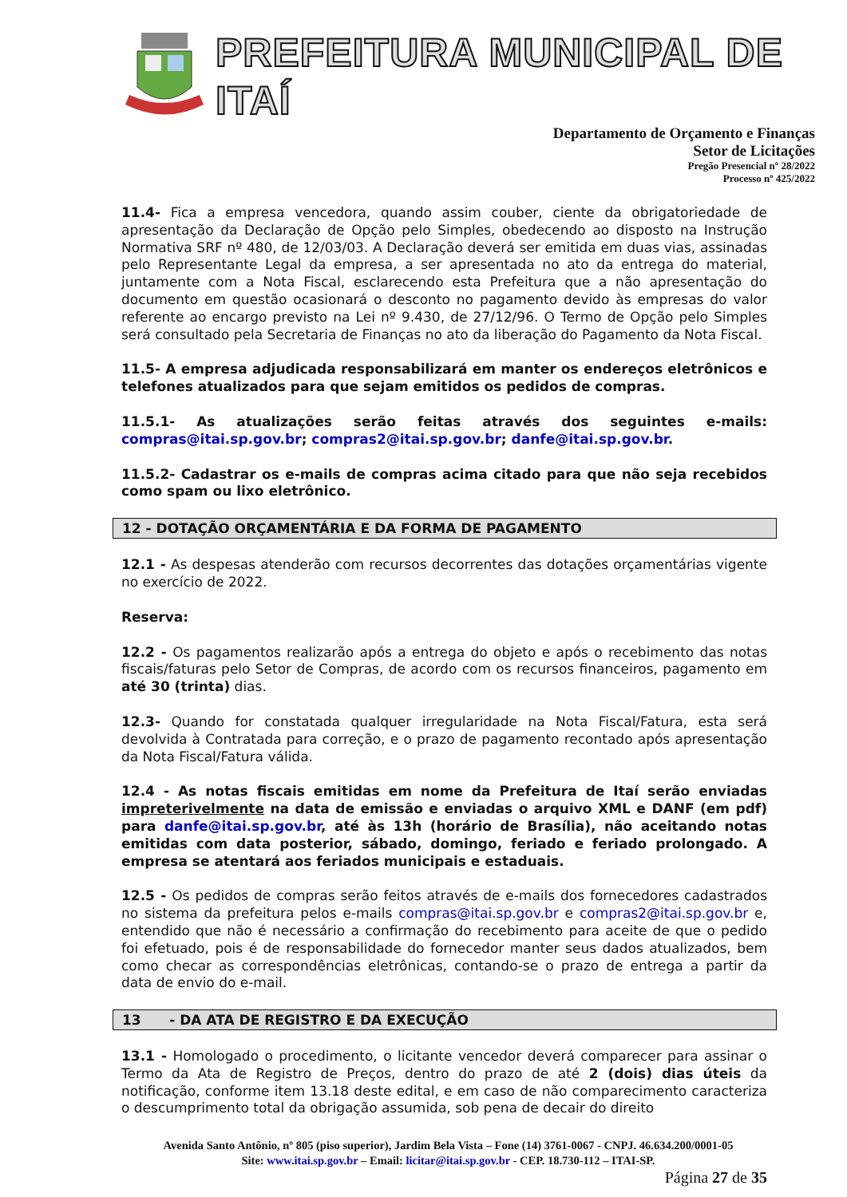PREFEITURA MUNICIPAL DE ITAÍ
Departamento de Orçamento e Finanças
Setor de Licitações
Pregão Presencial nº 28/2022
Processo nº 425/2022
11.4- Fica a empresa vencedora, quando assim couber, ciente da obrigatoriedade de apresentação da Declaração de Opção pelo Simples, obedecendo ao disposto na Instrução Normativa SRF nº 480, de 12/03/03. A Declaração deverá ser emitida em duas vias, assinadas pelo Representante Legal da empresa, a ser apresentada no ato da entrega do material, juntamente com a Nota Fiscal, esclarecendo esta Prefeitura que a não apresentação do documento em questão ocasionará o desconto no pagamento devido às empresas do valor referente ao encargo previsto na Lei nº 9.430, de 27/12/96. O Termo de Opção pelo Simples será consultado pela Secretaria de Finanças no ato da liberação do Pagamento da Nota Fiscal.
11.5- A empresa adjudicada responsabilizará em manter os endereços eletrônicos e telefones atualizados para que sejam emitidos os pedidos de compras.
11.5.1- As atualizações serão feitas através dos seguintes e-mails: compras@itai.sp.gov.br; compras2@itai.sp.gov.br; danfe@itai.sp.gov.br.
11.5.2- Cadastrar os e-mails de compras acima citado para que não seja recebidos como spam ou lixo eletrônico.
12 - DOTAÇÃO ORÇAMENTÁRIA E DA FORMA DE PAGAMENTO
12.1 - As despesas atenderão com recursos decorrentes das dotações orçamentárias vigente no exercício de 2022.
Reserva:
12.2 - Os pagamentos realizarão após a entrega do objeto e após o recebimento das notas fiscais/faturas pelo Setor de Compras, de acordo com os recursos financeiros, pagamento em até 30 (trinta) dias.
12.3- Quando for constatada qualquer irregularidade na Nota Fiscal/Fatura, esta será devolvida à Contratada para correção, e o prazo de pagamento recontado após apresentação da Nota Fiscal/Fatura válida.
12.4 - As notas fiscais emitidas em nome da Prefeitura de Itaí serão enviadas impreterivelmente na data de emissão e enviadas o arquivo XML e DANF (em pdf) para danfe@itai.sp.gov.br, até às 13h (horário de Brasília), não aceitando notas emitidas com data posterior, sábado, domingo, feriado e feriado prolongado. A empresa se atentará aos feriados municipais e estaduais.
12.5 - Os pedidos de compras serão feitos através de e-mails dos fornecedores cadastrados no sistema da prefeitura pelos e-mails compras@itai.sp.gov.br e compras2@itai.sp.gov.br e, entendido que não é necessário a confirmação do recebimento para aceite de que o pedido foi efetuado, pois é de responsabilidade do fornecedor manter seus dados atualizados, bem como checar as correspondências eletrônicas, contando-se o prazo de entrega a partir da data de envio do e-mail.
13 - DA ATA DE REGISTRO E DA EXECUÇÃO
13.1 - Homologado o procedimento, o licitante vencedor deverá comparecer para assinar o Termo da Ata de Registro de Preços, dentro do prazo de até 2 (dois) dias úteis da notificação, conforme item 13.18 deste edital, e em caso de não comparecimento caracteriza o descumprimento total da obrigação assumida, sob pena de decair do direito
Avenida Santo Antônio, nº 805 (piso superior), Jardim Bela Vista – Fone (14) 3761-0067 - CNPJ. 46.634.200/0001-05
Site: www.itai.sp.gov.br – Email: licitar@itai.sp.gov.br - CEP. 18.730-112 – ITAI-SP.
Página 27 de 35